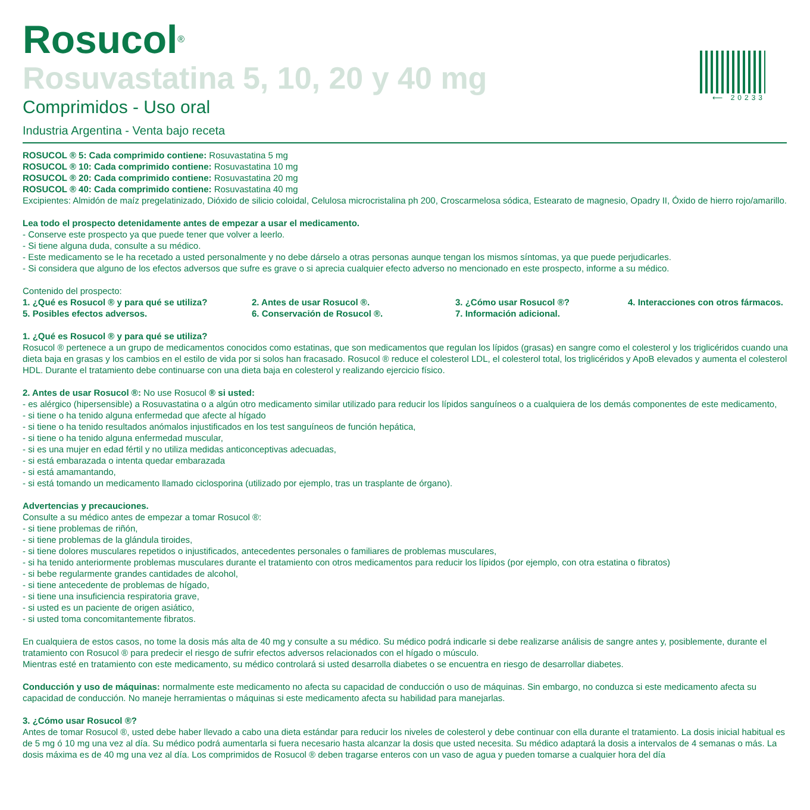⟵ 20233
Rosucol<sup>®</sup>
Rosuvastatina 5, 10, 20 y 40 mg
Comprimidos - Uso oral
Industria Argentina - Venta bajo receta
ROSUCOL ® 5: Cada comprimido contiene: Rosuvastatina 5 mg
ROSUCOL ® 10: Cada comprimido contiene: Rosuvastatina 10 mg
ROSUCOL ® 20: Cada comprimido contiene: Rosuvastatina 20 mg
ROSUCOL ® 40: Cada comprimido contiene: Rosuvastatina 40 mg
Excipientes: Almidón de maíz pregelatinizado, Dióxido de silicio coloidal, Celulosa microcristalina ph 200, Croscarmelosa sódica, Estearato de magnesio, Opadry II, Óxido de hierro rojo/amarillo.
Lea todo el prospecto detenidamente antes de empezar a usar el medicamento.
- Conserve este prospecto ya que puede tener que volver a leerlo.
- Si tiene alguna duda, consulte a su médico.
- Este medicamento se le ha recetado a usted personalmente y no debe dárselo a otras personas aunque tengan los mismos síntomas, ya que puede perjudicarles.
- Si considera que alguno de los efectos adversos que sufre es grave o si aprecia cualquier efecto adverso no mencionado en este prospecto, informe a su médico.
Contenido del prospecto:
1. ¿Qué es Rosucol ® y para qué se utiliza? 2. Antes de usar Rosucol ®. 3. ¿Cómo usar Rosucol ®? 4. Interacciones con otros fármacos. 5. Posibles efectos adversos. 6. Conservación de Rosucol ®. 7. Información adicional.
1. ¿Qué es Rosucol ® y para qué se utiliza?
Rosucol ® pertenece a un grupo de medicamentos conocidos como estatinas, que son medicamentos que regulan los lípidos (grasas) en sangre como el colesterol y los triglicéridos cuando una dieta baja en grasas y los cambios en el estilo de vida por si solos han fracasado. Rosucol ® reduce el colesterol LDL, el colesterol total, los triglicéridos y ApoB elevados y aumenta el colesterol HDL. Durante el tratamiento debe continuarse con una dieta baja en colesterol y realizando ejercicio físico.
2. Antes de usar Rosucol ®: No use Rosucol ® si usted:
- es alérgico (hipersensible) a Rosuvastatina o a algún otro medicamento similar utilizado para reducir los lípidos sanguíneos o a cualquiera de los demás componentes de este medicamento,
- si tiene o ha tenido alguna enfermedad que afecte al hígado
- si tiene o ha tenido resultados anómalos injustificados en los test sanguíneos de función hepática,
- si tiene o ha tenido alguna enfermedad muscular,
- si es una mujer en edad fértil y no utiliza medidas anticonceptivas adecuadas,
- si está embarazada o intenta quedar embarazada
- si está amamantando,
- si está tomando un medicamento llamado ciclosporina (utilizado por ejemplo, tras un trasplante de órgano).
Advertencias y precauciones.
Consulte a su médico antes de empezar a tomar Rosucol ®:
- si tiene problemas de riñón,
- si tiene problemas de la glándula tiroides,
- si tiene dolores musculares repetidos o injustificados, antecedentes personales o familiares de problemas musculares,
- si ha tenido anteriormente problemas musculares durante el tratamiento con otros medicamentos para reducir los lípidos (por ejemplo, con otra estatina o fibratos)
- si bebe regularmente grandes cantidades de alcohol,
- si tiene antecedente de problemas de hígado,
- si tiene una insuficiencia respiratoria grave,
- si usted es un paciente de origen asiático,
- si usted toma concomitantemente fibratos.
En cualquiera de estos casos, no tome la dosis más alta de 40 mg y consulte a su médico. Su médico podrá indicarle si debe realizarse análisis de sangre antes y, posiblemente, durante el tratamiento con Rosucol ® para predecir el riesgo de sufrir efectos adversos relacionados con el hígado o músculo.
Mientras esté en tratamiento con este medicamento, su médico controlará si usted desarrolla diabetes o se encuentra en riesgo de desarrollar diabetes.
Conducción y uso de máquinas: normalmente este medicamento no afecta su capacidad de conducción o uso de máquinas. Sin embargo, no conduzca si este medicamento afecta su capacidad de conducción. No maneje herramientas o máquinas si este medicamento afecta su habilidad para manejarlas.
3. ¿Cómo usar Rosucol ®?
Antes de tomar Rosucol ®, usted debe haber llevado a cabo una dieta estándar para reducir los niveles de colesterol y debe continuar con ella durante el tratamiento. La dosis inicial habitual es de 5 mg ó 10 mg una vez al día. Su médico podrá aumentarla si fuera necesario hasta alcanzar la dosis que usted necesita. Su médico adaptará la dosis a intervalos de 4 semanas o más. La dosis máxima es de 40 mg una vez al día. Los comprimidos de Rosucol ® deben tragarse enteros con un vaso de agua y pueden tomarse a cualquier hora del día